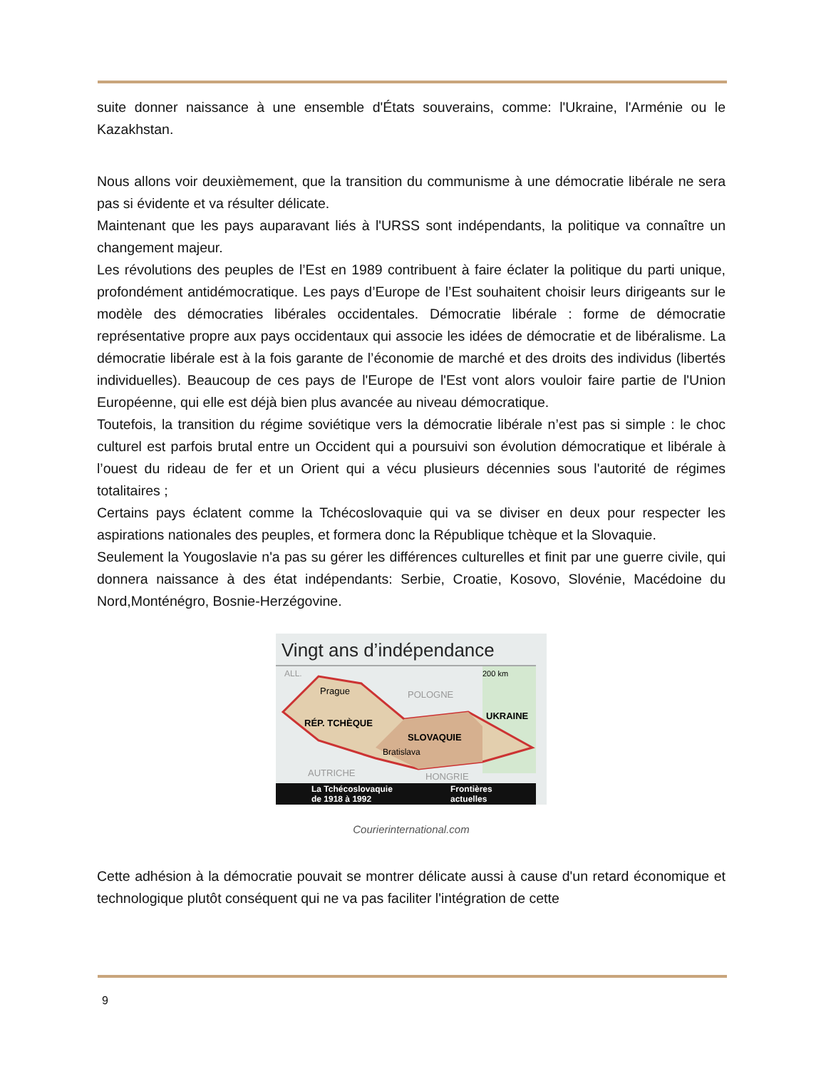suite donner naissance à une ensemble d'États souverains, comme: l'Ukraine, l'Arménie ou le Kazakhstan.
Nous allons voir deuxièmement, que la transition du communisme à une démocratie libérale ne sera pas si évidente et va résulter délicate.
Maintenant que les pays auparavant liés à l'URSS sont indépendants, la politique va connaître un changement majeur.
Les révolutions des peuples de l’Est en 1989 contribuent à faire éclater la politique du parti unique, profondément antidémocratique. Les pays d’Europe de l’Est souhaitent choisir leurs dirigeants sur le modèle des démocraties libérales occidentales. Démocratie libérale : forme de démocratie représentative propre aux pays occidentaux qui associe les idées de démocratie et de libéralisme. La démocratie libérale est à la fois garante de l’économie de marché et des droits des individus (libertés individuelles). Beaucoup de ces pays de l'Europe de l'Est vont alors vouloir faire partie de l'Union Européenne, qui elle est déjà bien plus avancée au niveau démocratique.
Toutefois, la transition du régime soviétique vers la démocratie libérale n’est pas si simple : le choc culturel est parfois brutal entre un Occident qui a poursuivi son évolution démocratique et libérale à l’ouest du rideau de fer et un Orient qui a vécu plusieurs décennies sous l'autorité de régimes totalitaires ;
Certains pays éclatent comme la Tchécoslovaquie qui va se diviser en deux pour respecter les aspirations nationales des peuples, et formera donc la République tchèque et la Slovaquie.
Seulement la Yougoslavie n'a pas su gérer les différences culturelles et finit par une guerre civile, qui donnera naissance à des état indépendants: Serbie, Croatie, Kosovo, Slovénie, Macédoine du Nord,Monténégro, Bosnie-Herzégovine.
Vingt ans d’indépendance
ALL.
200 km
Prague
POLOGNE
UKRAINE
RÉP. TCHÈQUE
SLOVAQUIE
Bratislava
AUTRICHE
HONGRIE
La Tchécoslovaquie
de 1918 à 1992
Frontières
actuelles
Courierinternational.com
Cette adhésion à la démocratie pouvait se montrer délicate aussi à cause d'un retard économique et technologique plutôt conséquent qui ne va pas faciliter l'intégration de cette
9